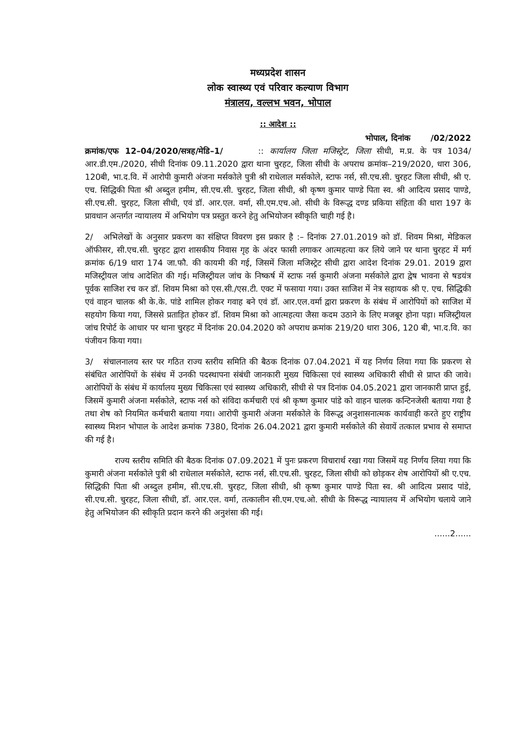मध्यप्रदेश शासन
लोक स्वास्थ्य एवं परिवार कल्याण विभाग
मंत्रालय, वल्लभ भवन, भोपाल
:: आदेश ::
भोपाल, दिनांक /02/2022
क्रमांक/एफ 12–04/2020/सत्रह/मेडि–1/ :: कार्यालय जिला मजिस्ट्रेट, जिला सीधी, म.प्र. के पत्र 1034/आर.डी.एम./2020, सीधी दिनांक 09.11.2020 द्वारा थाना चुरहट, जिला सीधी के अपराध क्रमांक–219/2020, धारा 306, 120बी, भा.द.वि. में आरोपी कुमारी अंजना मर्सकोले पुत्री श्री राधेलाल मर्सकोले, स्टाफ नर्स, सी.एच.सी. चुरहट जिला सीधी, श्री ए. एच. सिद्धिकी पिता श्री अब्दुल हमीम, सी.एच.सी. चुरहट, जिला सीधी, श्री कृष्ण कुमार पाण्डे पिता स्व. श्री आदित्य प्रसाद पाण्डे, सी.एच.सी. चुरहट, जिला सीधी, एवं डॉ. आर.एल. वर्मा, सी.एम.एच.ओ. सीधी के विरूद्ध दण्ड प्रकिया संहिता की धारा 197 के प्रावधान अन्तर्गत न्यायालय में अभियोग पत्र प्रस्तुत करने हेतु अभियोजन स्वीकृति चाही गई है।
2/ अभिलेखों के अनुसार प्रकरण का संक्षिप्त विवरण इस प्रकार है :– दिनांक 27.01.2019 को डॉ. शिवम मिश्रा, मेडिकल ऑफीसर, सी.एच.सी. चुरहट द्वारा शासकीय निवास गृह के अंदर फासी लगाकर आत्महत्या कर लिये जाने पर थाना चुरहट में मर्ग क्रमांक 6/19 धारा 174 जा.फौ. की कायमी की गई, जिसमें जिला मजिस्ट्रेट सीधी द्वारा आदेश दिनांक 29.01. 2019 द्वारा मजिस्ट्रीयल जांच आदेशित की गई। मजिस्ट्रीयल जांच के निष्कर्ष में स्टाफ नर्स कुमारी अंजना मर्सकोले द्वारा द्वेष भावना से षडयंत्र पूर्वक साजिश रच कर डॉ. शिवम मिश्रा को एस.सी./एस.टी. एक्ट में फसाया गया। उक्त साजिश में नेत्र सहायक श्री ए. एच. सिद्धिकी एवं वाहन चालक श्री के.के. पांडे शामिल होकर गवाह बने एवं डॉ. आर.एल.वर्मा द्वारा प्रकरण के संबंध में आरोपियों को साजिश में सहयोग किया गया, जिससे प्रताड़ित होकर डॉ. शिवम मिश्रा को आत्महत्या जैसा कदम उठाने के लिए मजबूर होना पड़ा। मजिस्ट्रीयल जांच रिपोर्ट के आधार पर थाना चुरहट में दिनांक 20.04.2020 को अपराध क्रमांक 219/20 धारा 306, 120 बी, भा.द.वि. का पंजीयन किया गया।
3/ संचालनालय स्तर पर गठित राज्य स्तरीय समिति की बैठक दिनांक 07.04.2021 में यह निर्णय लिया गया कि प्रकरण से संबंधित आरोपियों के संबंध में उनकी पदस्थापना संबंधी जानकारी मुख्य चिकित्सा एवं स्वास्थ्य अधिकारी सीधी से प्राप्त की जावे। आरोपियों के संबंध में कार्यालय मुख्य चिकित्सा एवं स्वास्थ्य अधिकारी, सीधी से पत्र दिनांक 04.05.2021 द्वारा जानकारी प्राप्त हुई, जिसमें कुमारी अंजना मर्सकोले, स्टाफ नर्स को संविदा कर्मचारी एवं श्री कृष्ण कुमार पांडे को वाहन चालक कन्टिनजेसी बताया गया है तथा शेष को नियमित कर्मचारी बताया गया। आरोपी कुमारी अंजना मर्सकोले के विरूद्ध अनुशासनात्मक कार्यवाही करते हुए राष्ट्रीय स्वास्थ्य मिशन भोपाल के आदेश क्रमांक 7380, दिनांक 26.04.2021 द्वारा कुमारी मर्सकोले की सेवायें तत्काल प्रभाव से समाप्त की गई है।
राज्य स्तरीय समिति की बैठक दिनांक 07.09.2021 में पुनः प्रकरण विचारार्थ रखा गया जिसमें यह निर्णय लिया गया कि कुमारी अंजना मर्सकोले पुत्री श्री राधेलाल मर्सकोले, स्टाफ नर्स, सी.एच.सी. चुरहट, जिला सीधी को छोड़कर शेष आरोपियों श्री ए.एच. सिद्धिकी पिता श्री अब्दुल हमीम, सी.एच.सी. चुरहट, जिला सीधी, श्री कृष्ण कुमार पाण्डे पिता स्व. श्री आदित्य प्रसाद पांडे, सी.एच.सी. चुरहट, जिला सीधी, डॉ. आर.एल. वर्मा, तत्कालीन सी.एम.एच.ओ. सीधी के विरूद्ध न्यायालय में अभियोग चलाये जाने हेतु अभियोजन की स्वीकृति प्रदान करने की अनुशंसा की गई।
......2......